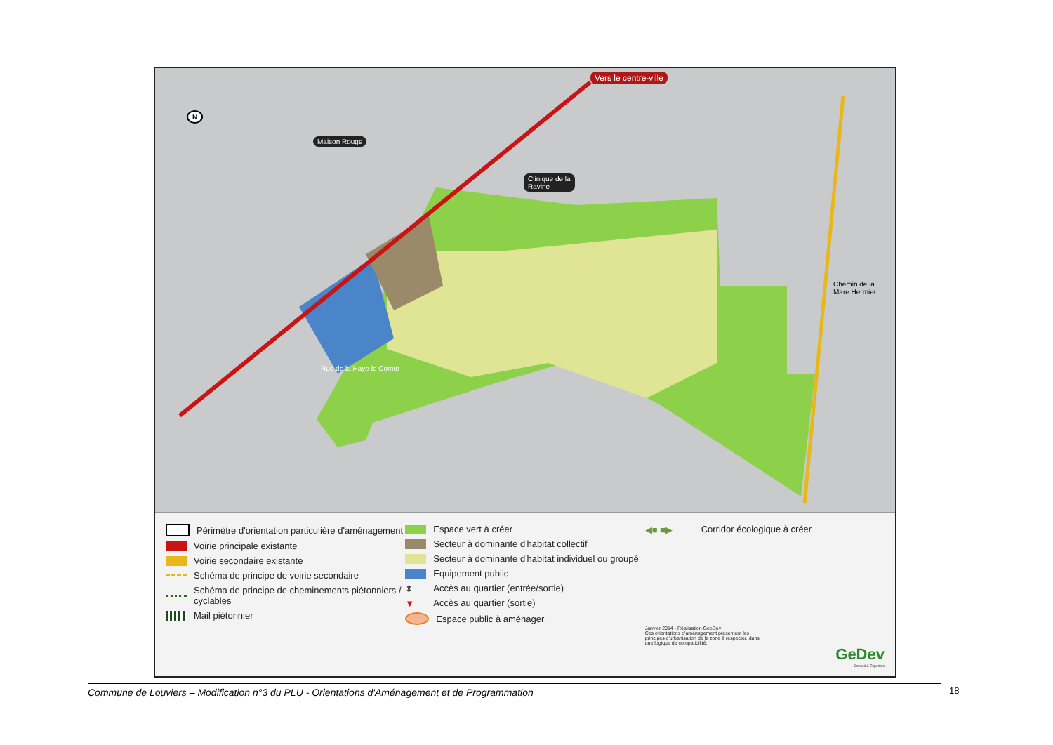Maison Rouge
Clinique de la
Ravine
Vers le centre-ville
N
Rue de la Haye le Comte
Chemin de la Mare Hermier
Périmètre d'orientation particulière d'aménagement
Voirie principale existante
Voirie secondaire existante
Schéma de principe de voirie secondaire
Schéma de principe de cheminements piétonniers / cyclables
Mail piétonnier
Espace vert à créer
Secteur à dominante d'habitat collectif
Secteur à dominante d'habitat individuel ou groupé
Equipement public
⇕ Accès au quartier (entrée/sortie)
▼ Accès au quartier (sortie)
Espace public à aménager
◀■ ■▶ Corridor écologique à créer
Janvier 2014 - Réalisation GeoDev
Ces orientations d'aménagement présentent les principes d'urbanisation de la zone à respecter, dans une logique de compatibilité.
GeDev
Conseil & Expertise
Commune de Louviers – Modification n°3 du PLU - Orientations d'Aménagement et de Programmation 18